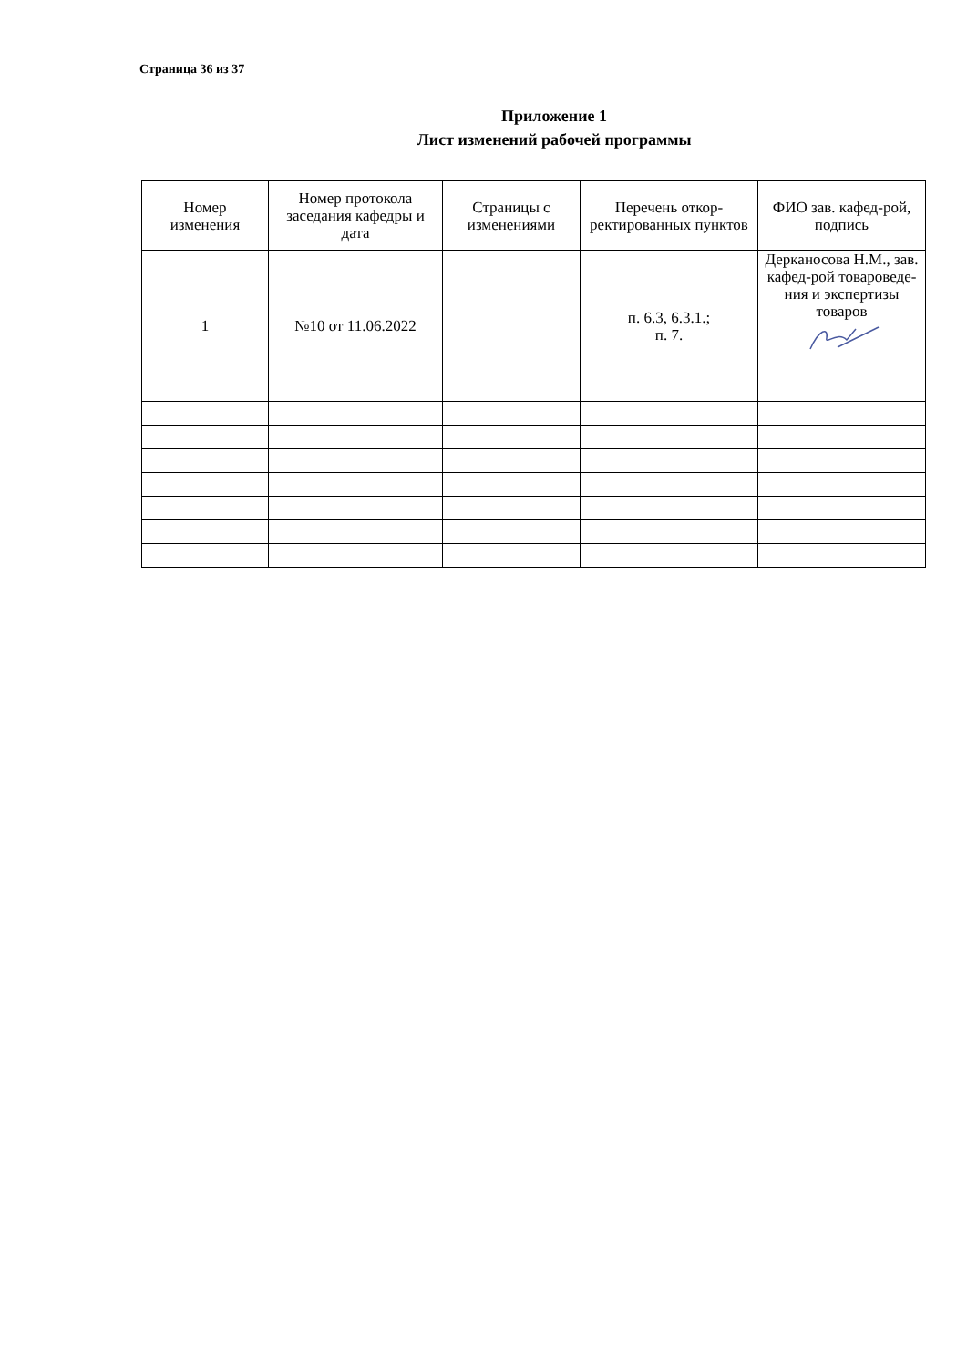Страница 36 из 37
Приложение 1
Лист изменений рабочей программы
| Номер изменения | Номер протокола заседания кафедры и дата | Страницы с изменениями | Перечень откор-ректированных пунктов | ФИО зав. кафед-рой, подпись |
| --- | --- | --- | --- | --- |
| 1 | №10 от 11.06.2022 | | п. 6.3, 6.3.1.; п. 7. | Дерканосова Н.М., зав. кафед-рой товароведе-ния и экспертизы товаров |